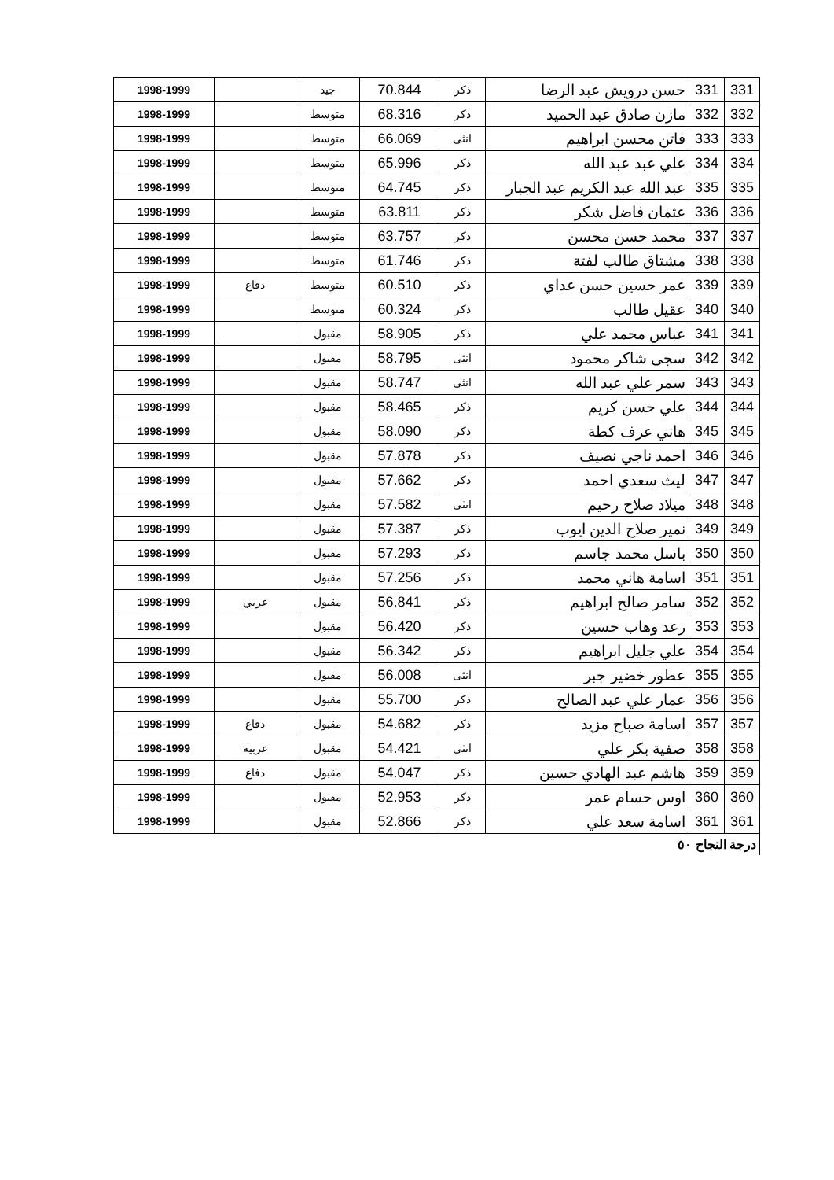| 331 | 331 | حسن درويش عبد الرضا | ذكر | 70.844 | جيد | | 1998-1999 |
| 332 | 332 | مازن صادق عبد الحميد | ذكر | 68.316 | متوسط | | 1998-1999 |
| 333 | 333 | فاتن محسن ابراهيم | انثى | 66.069 | متوسط | | 1998-1999 |
| 334 | 334 | علي عبد عبد الله | ذكر | 65.996 | متوسط | | 1998-1999 |
| 335 | 335 | عبد الله عبد الكريم عبد الجبار | ذكر | 64.745 | متوسط | | 1998-1999 |
| 336 | 336 | عثمان فاضل شكر | ذكر | 63.811 | متوسط | | 1998-1999 |
| 337 | 337 | محمد حسن محسن | ذكر | 63.757 | متوسط | | 1998-1999 |
| 338 | 338 | مشتاق طالب لفتة | ذكر | 61.746 | متوسط | | 1998-1999 |
| 339 | 339 | عمر حسين حسن عداي | ذكر | 60.510 | متوسط | دفاع | 1998-1999 |
| 340 | 340 | عقيل طالب | ذكر | 60.324 | متوسط | | 1998-1999 |
| 341 | 341 | عباس محمد علي | ذكر | 58.905 | مقبول | | 1998-1999 |
| 342 | 342 | سجى شاكر محمود | انثى | 58.795 | مقبول | | 1998-1999 |
| 343 | 343 | سمر علي عبد الله | انثى | 58.747 | مقبول | | 1998-1999 |
| 344 | 344 | علي حسن كريم | ذكر | 58.465 | مقبول | | 1998-1999 |
| 345 | 345 | هاني عرف كطة | ذكر | 58.090 | مقبول | | 1998-1999 |
| 346 | 346 | احمد ناجي نصيف | ذكر | 57.878 | مقبول | | 1998-1999 |
| 347 | 347 | ليث سعدي احمد | ذكر | 57.662 | مقبول | | 1998-1999 |
| 348 | 348 | ميلاد صلاح رحيم | انثى | 57.582 | مقبول | | 1998-1999 |
| 349 | 349 | نمير صلاح الدين ايوب | ذكر | 57.387 | مقبول | | 1998-1999 |
| 350 | 350 | باسل محمد جاسم | ذكر | 57.293 | مقبول | | 1998-1999 |
| 351 | 351 | اسامة هاني محمد | ذكر | 57.256 | مقبول | | 1998-1999 |
| 352 | 352 | سامر صالح ابراهيم | ذكر | 56.841 | مقبول | عربي | 1998-1999 |
| 353 | 353 | رعد وهاب حسين | ذكر | 56.420 | مقبول | | 1998-1999 |
| 354 | 354 | علي جليل ابراهيم | ذكر | 56.342 | مقبول | | 1998-1999 |
| 355 | 355 | عطور خضير جبر | انثى | 56.008 | مقبول | | 1998-1999 |
| 356 | 356 | عمار علي عبد الصالح | ذكر | 55.700 | مقبول | | 1998-1999 |
| 357 | 357 | اسامة صباح مزيد | ذكر | 54.682 | مقبول | دفاع | 1998-1999 |
| 358 | 358 | صفية بكر علي | انثى | 54.421 | مقبول | عربية | 1998-1999 |
| 359 | 359 | هاشم عبد الهادي حسين | ذكر | 54.047 | مقبول | دفاع | 1998-1999 |
| 360 | 360 | اوس حسام عمر | ذكر | 52.953 | مقبول | | 1998-1999 |
| 361 | 361 | اسامة سعد علي | ذكر | 52.866 | مقبول | | 1998-1999 |
درجة النجاح ٥٠